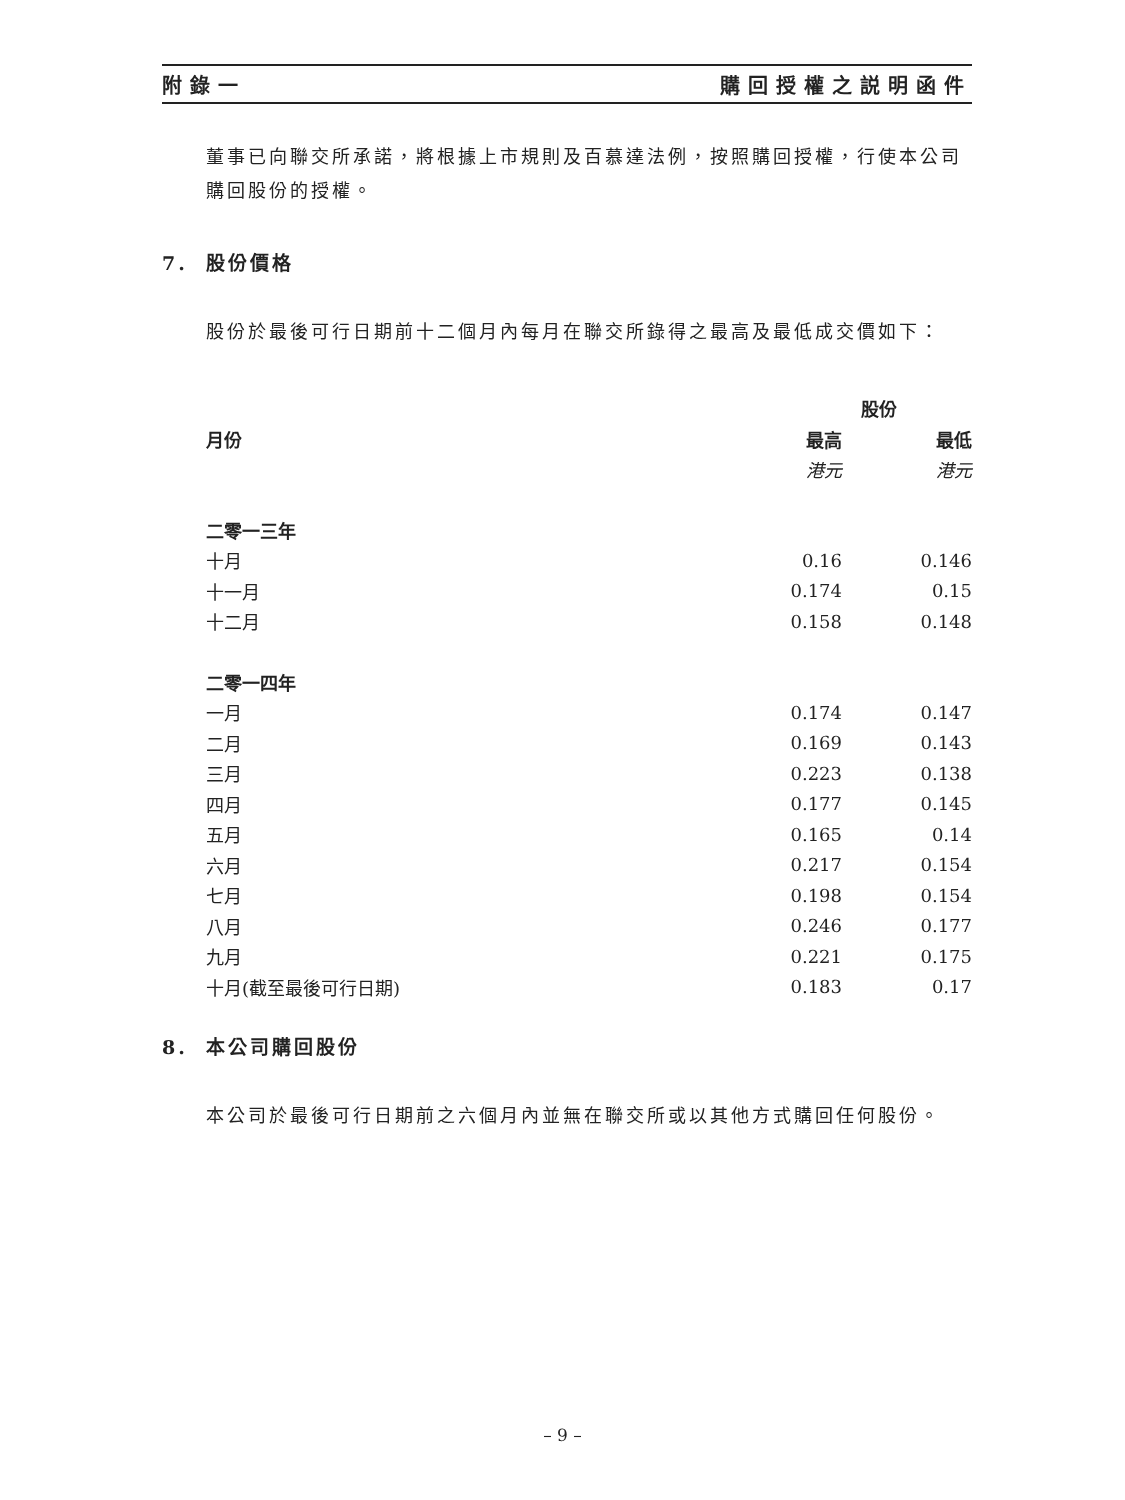附錄一 購回授權之説明函件
董事已向聯交所承諾，將根據上市規則及百慕達法例，按照購回授權，行使本公司購回股份的授權。
7. 股份價格
股份於最後可行日期前十二個月內每月在聯交所錄得之最高及最低成交價如下：
| | 股份 | |
| --- | --- | --- |
| 月份 | 最高 | 最低 |
| | 港元 | 港元 |
| 二零一三年 | | |
| 十月 | 0.16 | 0.146 |
| 十一月 | 0.174 | 0.15 |
| 十二月 | 0.158 | 0.148 |
| 二零一四年 | | |
| 一月 | 0.174 | 0.147 |
| 二月 | 0.169 | 0.143 |
| 三月 | 0.223 | 0.138 |
| 四月 | 0.177 | 0.145 |
| 五月 | 0.165 | 0.14 |
| 六月 | 0.217 | 0.154 |
| 七月 | 0.198 | 0.154 |
| 八月 | 0.246 | 0.177 |
| 九月 | 0.221 | 0.175 |
| 十月(截至最後可行日期) | 0.183 | 0.17 |
8. 本公司購回股份
本公司於最後可行日期前之六個月內並無在聯交所或以其他方式購回任何股份。
– 9 –